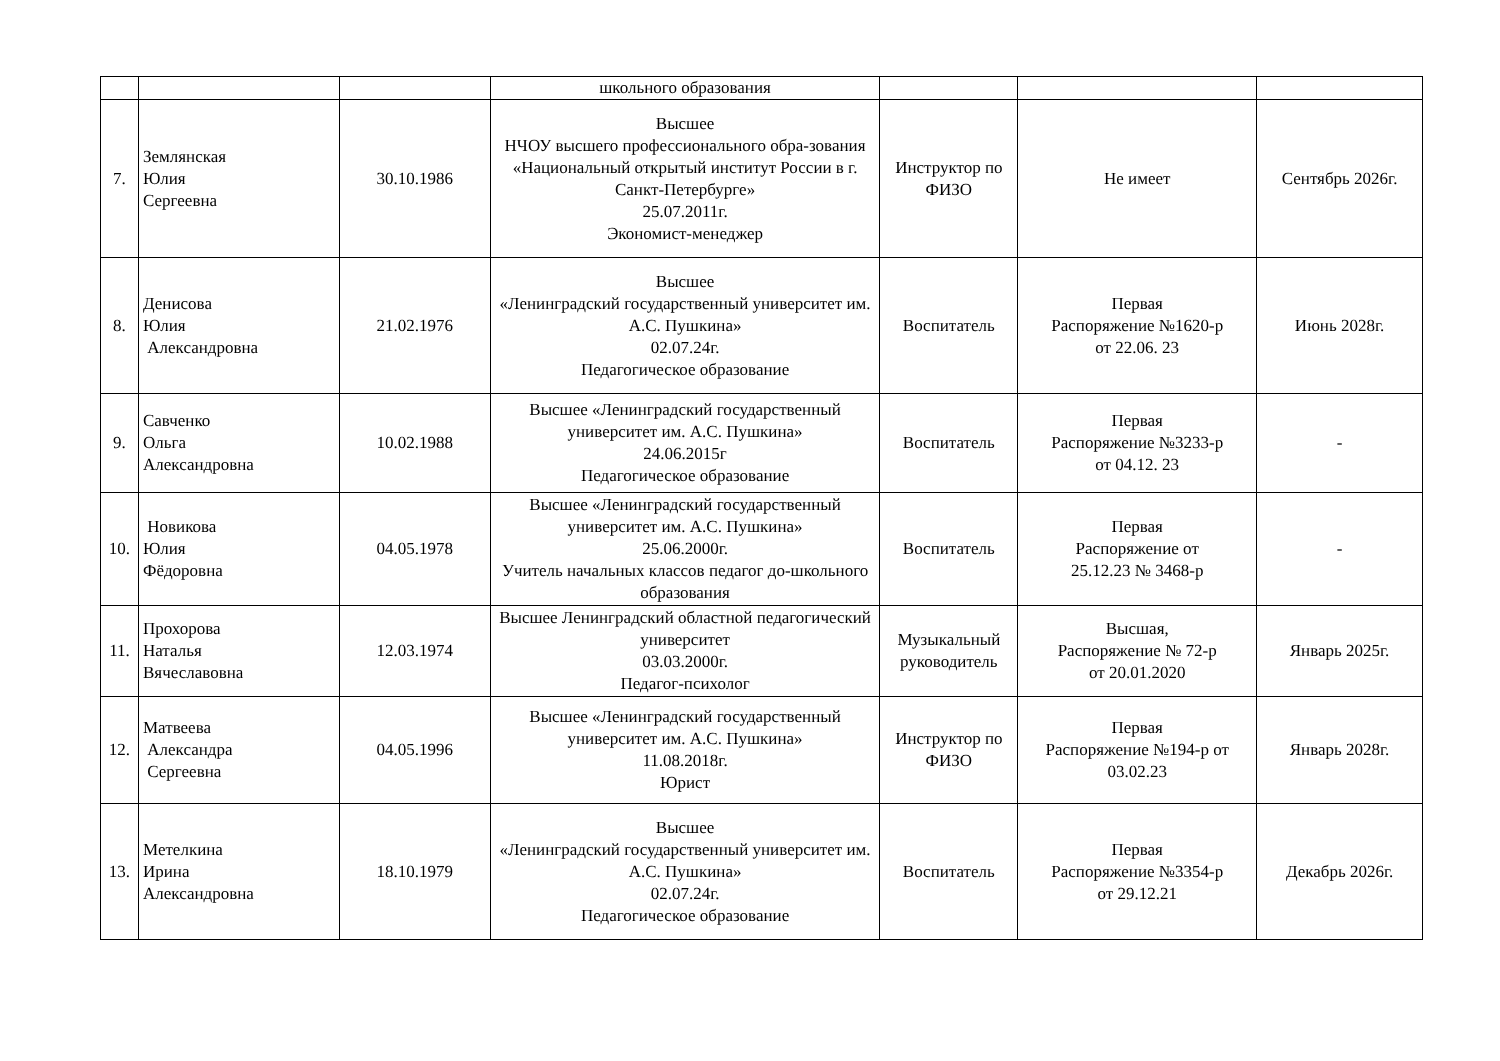| | | | школьного образования | | | |
| 7. | Землянская Юлия Сергеевна | 30.10.1986 | Высшее НЧОУ высшего профессионального обра-зования «Национальный открытый институт России в г. Санкт-Петербурге» 25.07.2011г. Экономист-менеджер | Инструктор по ФИЗО | Не имеет | Сентябрь 2026г. |
| 8. | Денисова Юлия Александровна | 21.02.1976 | Высшее «Ленинградский государственный университет им. А.С. Пушкина» 02.07.24г. Педагогическое образование | Воспитатель | Первая Распоряжение №1620-р от 22.06. 23 | Июнь 2028г. |
| 9. | Савченко Ольга Александровна | 10.02.1988 | Высшее «Ленинградский государственный университет им. А.С. Пушкина» 24.06.2015г Педагогическое образование | Воспитатель | Первая Распоряжение №3233-р от 04.12. 23 | - |
| 10. | Новикова Юлия Фёдоровна | 04.05.1978 | Высшее «Ленинградский государственный университет им. А.С. Пушкина» 25.06.2000г. Учитель начальных классов педагог до-школьного образования | Воспитатель | Первая Распоряжение от 25.12.23 № 3468-р | - |
| 11. | Прохорова Наталья Вячеславовна | 12.03.1974 | Высшее Ленинградский областной педагогический университет 03.03.2000г. Педагог-психолог | Музыкальный руководитель | Высшая, Распоряжение № 72-р от 20.01.2020 | Январь 2025г. |
| 12. | Матвеева Александра Сергеевна | 04.05.1996 | Высшее «Ленинградский государственный университет им. А.С. Пушкина» 11.08.2018г. Юрист | Инструктор по ФИЗО | Первая Распоряжение №194-р от 03.02.23 | Январь 2028г. |
| 13. | Метелкина Ирина Александровна | 18.10.1979 | Высшее «Ленинградский государственный университет им. А.С. Пушкина» 02.07.24г. Педагогическое образование | Воспитатель | Первая Распоряжение №3354-р от 29.12.21 | Декабрь 2026г. |